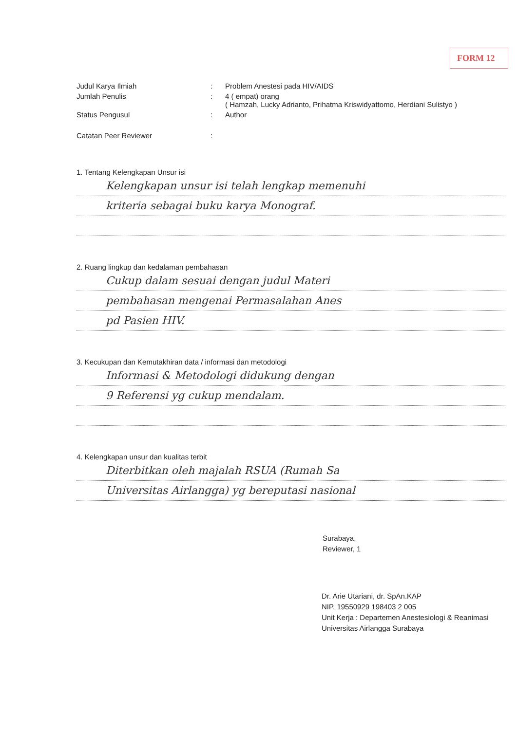FORM 12
Judul Karya Ilmiah : Problem Anestesi pada HIV/AIDS
Jumlah Penulis : 4 ( empat) orang
( Hamzah, Lucky Adrianto, Prihatma Kriswidyattomo, Herdiani Sulistyo )
Status Pengusul : Author
Catatan Peer Reviewer :
1. Tentang Kelengkapan Unsur isi
Kelengkapan unsur isi telah lengkap memenuhi
kriteria sebagai buku karya Monograf.
2. Ruang lingkup dan kedalaman pembahasan
Cukup dalam sesuai dengan judul Materi
pembahasan mengenai Permasalahan Anes
pd Pasien HIV.
3. Kecukupan dan Kemutakhiran data / informasi dan metodologi
Informasi & Metodologi didukung dengan
9 Referensi yg cukup mendalam.
4. Kelengkapan unsur dan kualitas terbit
Diterbitkan oleh majalah RSUA (Rumah Sa
Universitas Airlangga) yg bereputasi nasional
Surabaya,
Reviewer, 1
Dr. Arie Utariani, dr. SpAn.KAP
NIP. 19550929 198403 2 005
Unit Kerja : Departemen Anestesiologi & Reanimasi
Universitas Airlangga Surabaya